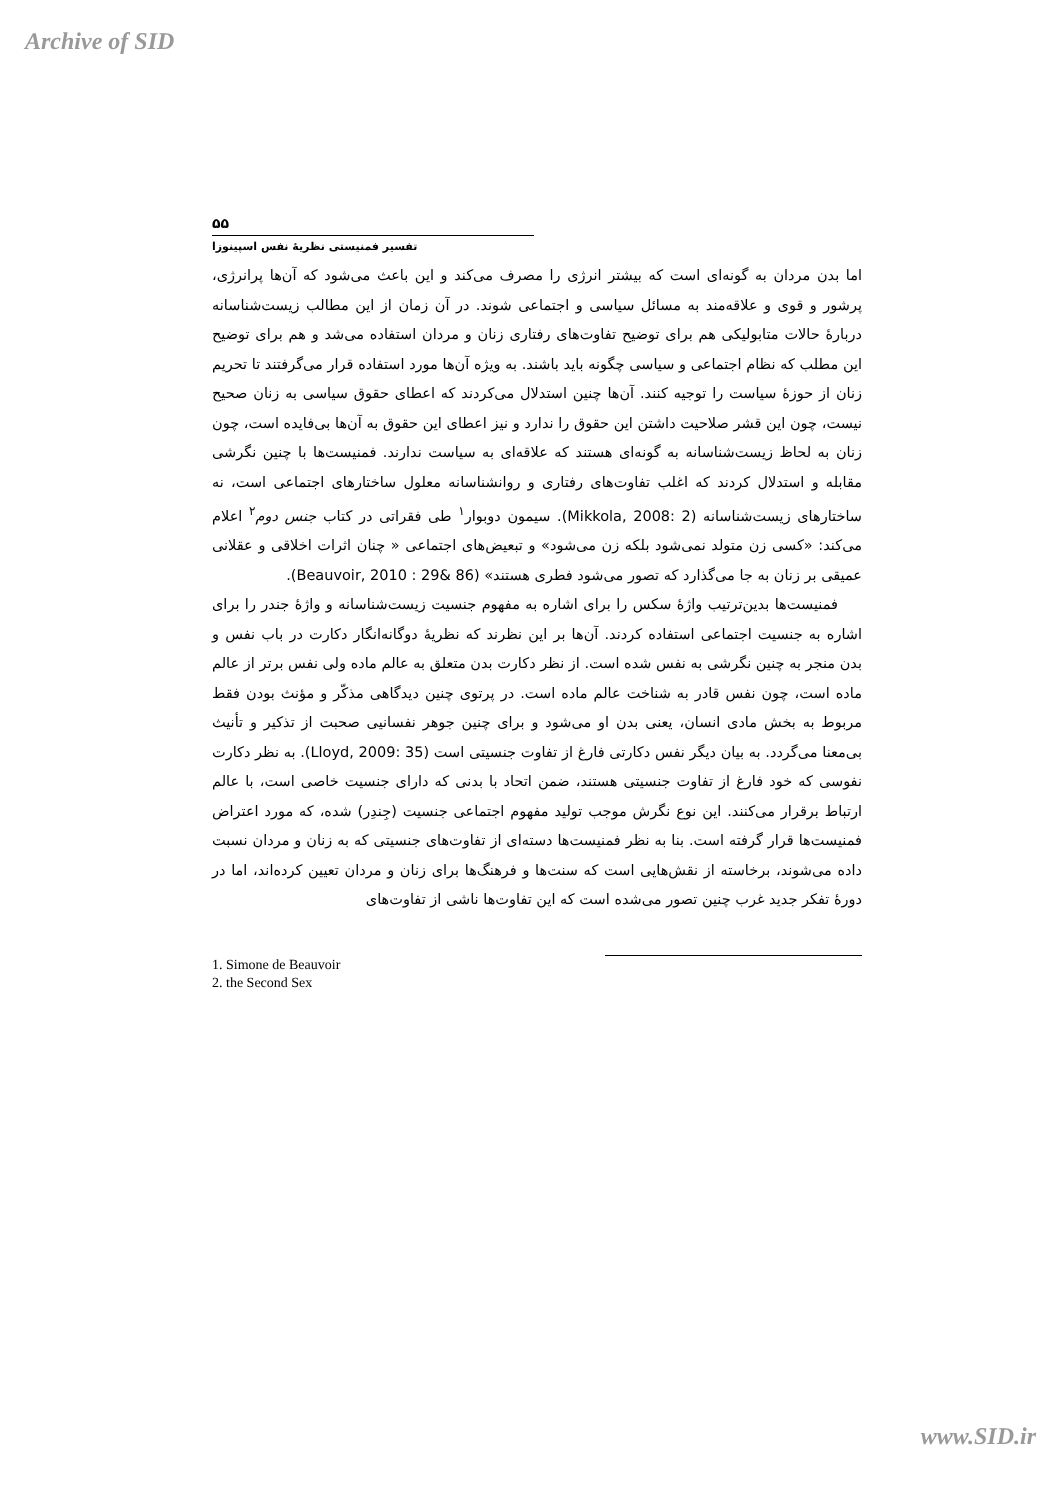Archive of SID
۵۵
تفسیر فمنیستی نظریهٔ نفس اسپینوزا
اما بدن مردان به گونه‌ای است که بیشتر انرژی را مصرف می‌کند و این باعث می‌شود که آن‌ها پرانرژی، پرشور و قوی و علاقه‌مند به مسائل سیاسی و اجتماعی شوند. در آن زمان از این مطالب زیست‌شناسانه دربارهٔ حالات متابولیکی هم برای توضیح تفاوت‌های رفتاری زنان و مردان استفاده می‌شد و هم برای توضیح این مطلب که نظام اجتماعی و سیاسی چگونه باید باشند. به ویژه آن‌ها مورد استفاده قرار می‌گرفتند تا تحریم زنان از حوزهٔ سیاست را توجیه کنند. آن‌ها چنین استدلال می‌کردند که اعطای حقوق سیاسی به زنان صحیح نیست، چون این قشر صلاحیت داشتن این حقوق را ندارد و نیز اعطای این حقوق به آن‌ها بی‌فایده است، چون زنان به لحاظ زیست‌شناسانه به گونه‌ای هستند که علاقه‌ای به سیاست ندارند. فمنیست‌ها با چنین نگرشی مقابله و استدلال کردند که اغلب تفاوت‌های رفتاری و روانشناسانه معلول ساختارهای اجتماعی است، نه ساختارهای زیست‌شناسانه (Mikkola, 2008: 2). سیمون دوبوار<sup>۱</sup> طی فقراتی در کتاب جنس دوم<sup>۲</sup> اعلام می‌کند: «کسی زن متولد نمی‌شود بلکه زن می‌شود» و تبعیض‌های اجتماعی « چنان اثرات اخلاقی و عقلانی عمیقی بر زنان به جا می‌گذارد که تصور می‌شود فطری هستند» (Beauvoir, 2010 : 29& 86).
فمنیست‌ها بدین‌ترتیب واژهٔ سکس را برای اشاره به مفهوم جنسیت زیست‌شناسانه و واژهٔ جندر را برای اشاره به جنسیت اجتماعی استفاده کردند. آن‌ها بر این نظرند که نظریهٔ دوگانه‌انگار دکارت در باب نفس و بدن منجر به چنین نگرشی به نفس شده است. از نظر دکارت بدن متعلق به عالم ماده ولی نفس برتر از عالم ماده است، چون نفس قادر به شناخت عالم ماده است. در پرتوی چنین دیدگاهی مذکّر و مؤنث بودن فقط مربوط به بخش مادی انسان، یعنی بدن او می‌شود و برای چنین جوهر نفسانیی صحبت از تذکیر و تأنیث بی‌معنا می‌گردد. به بیان دیگر نفس دکارتی فارغ از تفاوت جنسیتی است (Lloyd, 2009: 35). به نظر دکارت نفوسی که خود فارغ از تفاوت جنسیتی هستند، ضمن اتحاد با بدنی که دارای جنسیت خاصی است، با عالم ارتباط برقرار می‌کنند. این نوع نگرش موجب تولید مفهوم اجتماعی جنسیت (جِندِر) شده، که مورد اعتراض فمنیست‌ها قرار گرفته است. بنا به نظر فمنیست‌ها دسته‌ای از تفاوت‌های جنسیتی که به زنان و مردان نسبت داده می‌شوند، برخاسته از نقش‌هایی است که سنت‌ها و فرهنگ‌ها برای زنان و مردان تعیین کرده‌اند، اما در دورهٔ تفکر جدید غرب چنین تصور می‌شده است که این تفاوت‌ها ناشی از تفاوت‌های
1. Simone de Beauvoir
2. the Second Sex
www.SID.ir